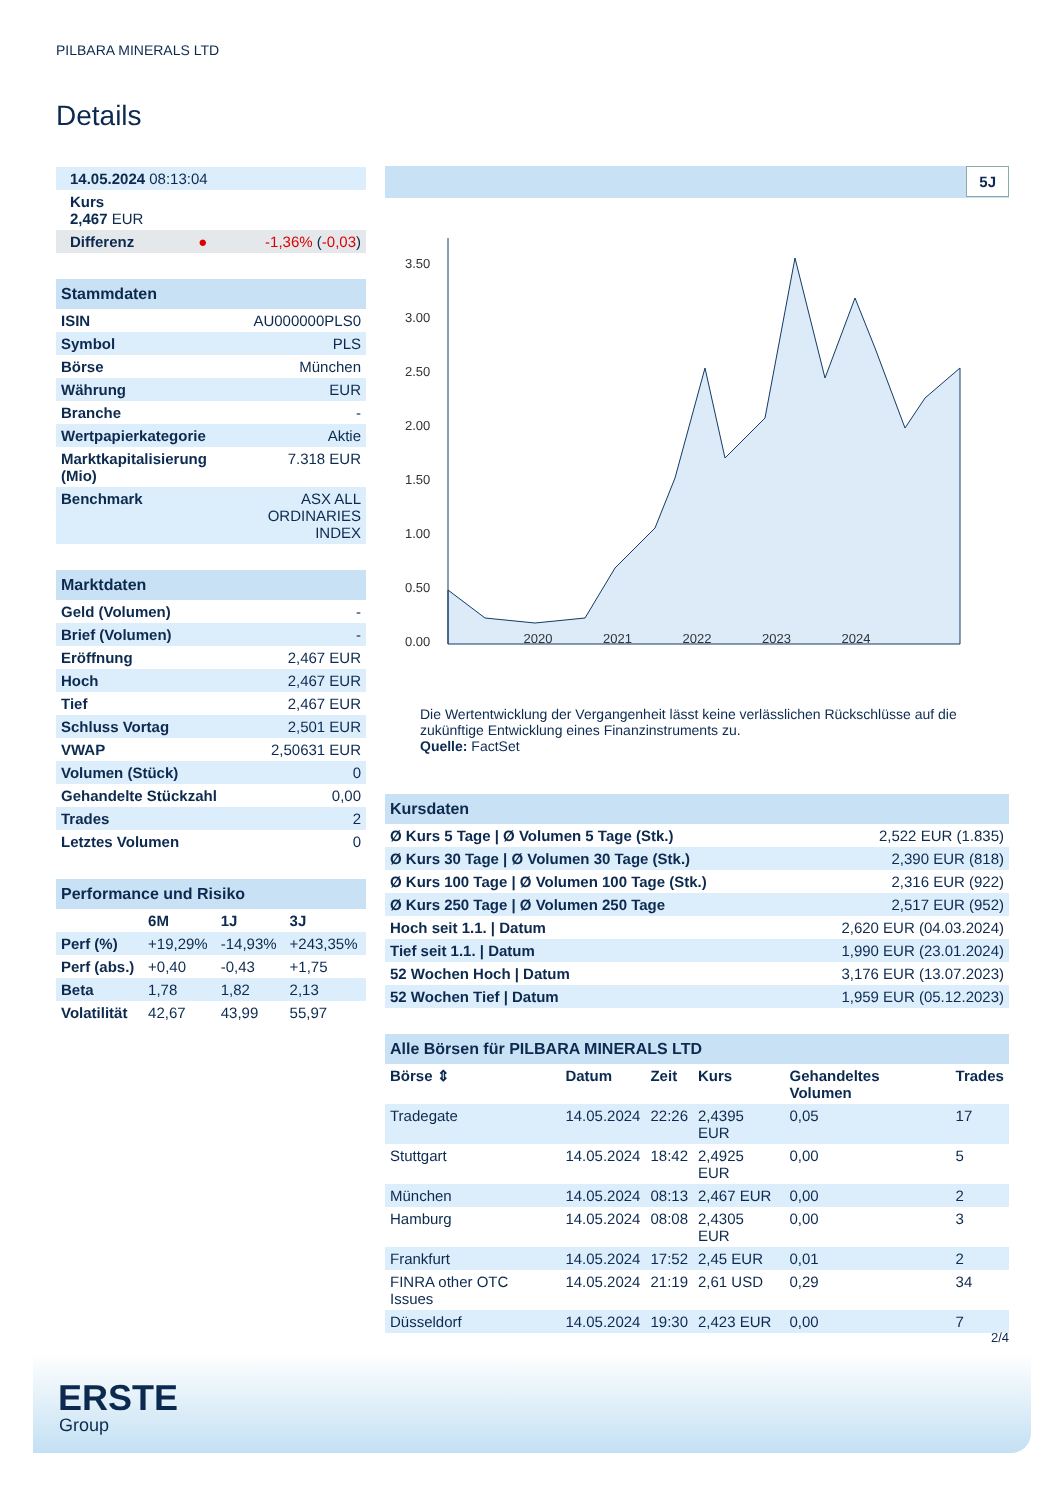PILBARA MINERALS LTD
Details
| 14.05.2024 08:13:04 |
| Kurs 2,467 EUR |
| Differenz ● -1,36% ( -0,03 ) |
Stammdaten
| ISIN | AU000000PLS0 |
| Symbol | PLS |
| Börse | München |
| Währung | EUR |
| Branche | - |
| Wertpapierkategorie | Aktie |
| Marktkapitalisierung (Mio) | 7.318 EUR |
| Benchmark | ASX ALL ORDINARIES INDEX |
Marktdaten
| Geld (Volumen) | - |
| Brief (Volumen) | - |
| Eröffnung | 2,467 EUR |
| Hoch | 2,467 EUR |
| Tief | 2,467 EUR |
| Schluss Vortag | 2,501 EUR |
| VWAP | 2,50631 EUR |
| Volumen (Stück) | 0 |
| Gehandelte Stückzahl | 0,00 |
| Trades | 2 |
| Letztes Volumen | 0 |
Performance und Risiko
| | 6M | 1J | 3J |
| --- | --- | --- | --- |
| Perf (%) | +19,29% | -14,93% | +243,35% |
| Perf (abs.) | +0,40 | -0,43 | +1,75 |
| Beta | 1,78 | 1,82 | 2,13 |
| Volatilität | 42,67 | 43,99 | 55,97 |
5J
3.50
3.00
2.50
2.00
1.50
1.00
0.50
0.00
2020 2021 2022 2023 2024
Die Wertentwicklung der Vergangenheit lässt keine verlässlichen Rückschlüsse auf die zukünftige Entwicklung eines Finanzinstruments zu.
Quelle: FactSet
Kursdaten
| Ø Kurs 5 Tage / Ø Volumen 5 Tage (Stk.) | 2,522 EUR (1.835) |
| Ø Kurs 30 Tage / Ø Volumen 30 Tage (Stk.) | 2,390 EUR (818) |
| Ø Kurs 100 Tage / Ø Volumen 100 Tage (Stk.) | 2,316 EUR (922) |
| Ø Kurs 250 Tage / Ø Volumen 250 Tage | 2,517 EUR (952) |
| Hoch seit 1.1. / Datum | 2,620 EUR (04.03.2024) |
| Tief seit 1.1. / Datum | 1,990 EUR (23.01.2024) |
| 52 Wochen Hoch / Datum | 3,176 EUR (13.07.2023) |
| 52 Wochen Tief / Datum | 1,959 EUR (05.12.2023) |
Alle Börsen für PILBARA MINERALS LTD
| Börse ⇕ | Datum | Zeit | Kurs | Gehandeltes Volumen | Trades |
| --- | --- | --- | --- | --- | --- |
| Tradegate | 14.05.2024 | 22:26 | 2,4395 EUR | 0,05 | 17 |
| Stuttgart | 14.05.2024 | 18:42 | 2,4925 EUR | 0,00 | 5 |
| München | 14.05.2024 | 08:13 | 2,467 EUR | 0,00 | 2 |
| Hamburg | 14.05.2024 | 08:08 | 2,4305 EUR | 0,00 | 3 |
| Frankfurt | 14.05.2024 | 17:52 | 2,45 EUR | 0,01 | 2 |
| FINRA other OTC Issues | 14.05.2024 | 21:19 | 2,61 USD | 0,29 | 34 |
| Düsseldorf | 14.05.2024 | 19:30 | 2,423 EUR | 0,00 | 7 |
2/4
ERSTE
Group